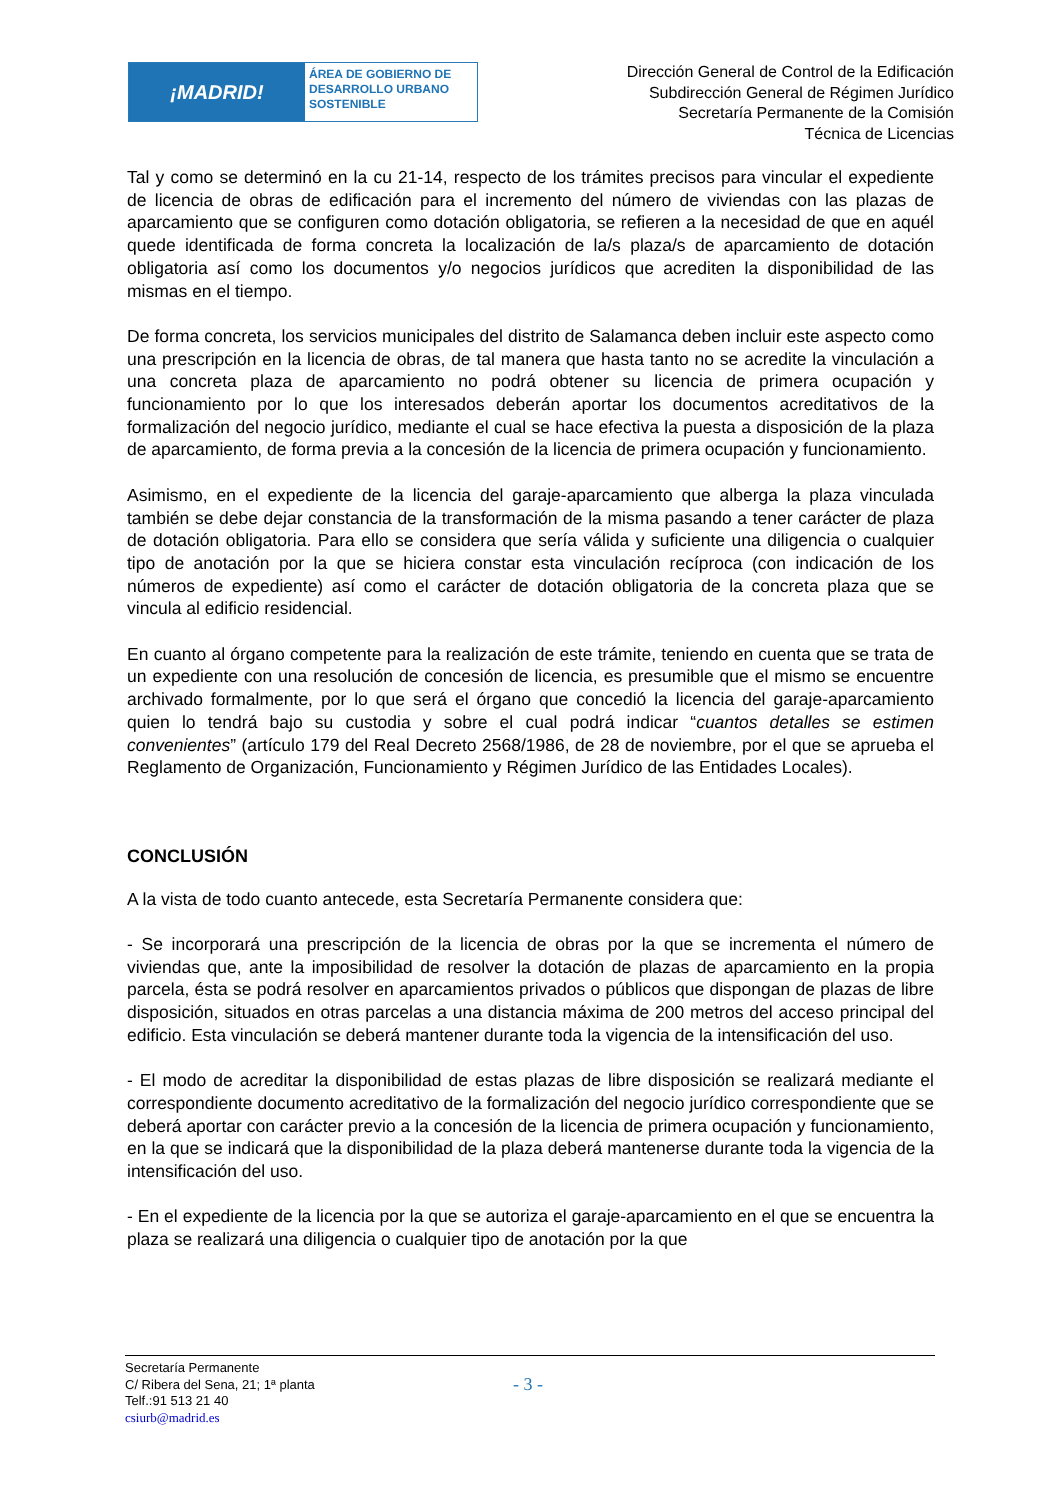¡MADRID!
ÁREA DE GOBIERNO DE
DESARROLLO URBANO
SOSTENIBLE
Dirección General de Control de la Edificación
Subdirección General de Régimen Jurídico
Secretaría Permanente de la Comisión
Técnica de Licencias
Tal y como se determinó en la cu 21-14, respecto de los trámites precisos para vincular el expediente de licencia de obras de edificación para el incremento del número de viviendas con las plazas de aparcamiento que se configuren como dotación obligatoria, se refieren a la necesidad de que en aquél quede identificada de forma concreta la localización de la/s plaza/s de aparcamiento de dotación obligatoria así como los documentos y/o negocios jurídicos que acrediten la disponibilidad de las mismas en el tiempo.
De forma concreta, los servicios municipales del distrito de Salamanca deben incluir este aspecto como una prescripción en la licencia de obras, de tal manera que hasta tanto no se acredite la vinculación a una concreta plaza de aparcamiento no podrá obtener su licencia de primera ocupación y funcionamiento por lo que los interesados deberán aportar los documentos acreditativos de la formalización del negocio jurídico, mediante el cual se hace efectiva la puesta a disposición de la plaza de aparcamiento, de forma previa a la concesión de la licencia de primera ocupación y funcionamiento.
Asimismo, en el expediente de la licencia del garaje-aparcamiento que alberga la plaza vinculada también se debe dejar constancia de la transformación de la misma pasando a tener carácter de plaza de dotación obligatoria. Para ello se considera que sería válida y suficiente una diligencia o cualquier tipo de anotación por la que se hiciera constar esta vinculación recíproca (con indicación de los números de expediente) así como el carácter de dotación obligatoria de la concreta plaza que se vincula al edificio residencial.
En cuanto al órgano competente para la realización de este trámite, teniendo en cuenta que se trata de un expediente con una resolución de concesión de licencia, es presumible que el mismo se encuentre archivado formalmente, por lo que será el órgano que concedió la licencia del garaje-aparcamiento quien lo tendrá bajo su custodia y sobre el cual podrá indicar “cuantos detalles se estimen convenientes” (artículo 179 del Real Decreto 2568/1986, de 28 de noviembre, por el que se aprueba el Reglamento de Organización, Funcionamiento y Régimen Jurídico de las Entidades Locales).
CONCLUSIÓN
A la vista de todo cuanto antecede, esta Secretaría Permanente considera que:
- Se incorporará una prescripción de la licencia de obras por la que se incrementa el número de viviendas que, ante la imposibilidad de resolver la dotación de plazas de aparcamiento en la propia parcela, ésta se podrá resolver en aparcamientos privados o públicos que dispongan de plazas de libre disposición, situados en otras parcelas a una distancia máxima de 200 metros del acceso principal del edificio. Esta vinculación se deberá mantener durante toda la vigencia de la intensificación del uso.
- El modo de acreditar la disponibilidad de estas plazas de libre disposición se realizará mediante el correspondiente documento acreditativo de la formalización del negocio jurídico correspondiente que se deberá aportar con carácter previo a la concesión de la licencia de primera ocupación y funcionamiento, en la que se indicará que la disponibilidad de la plaza deberá mantenerse durante toda la vigencia de la intensificación del uso.
- En el expediente de la licencia por la que se autoriza el garaje-aparcamiento en el que se encuentra la plaza se realizará una diligencia o cualquier tipo de anotación por la que
Secretaría Permanente
C/ Ribera del Sena, 21; 1ª planta
Telf.:91 513 21 40
csiurb@madrid.es
- 3 -